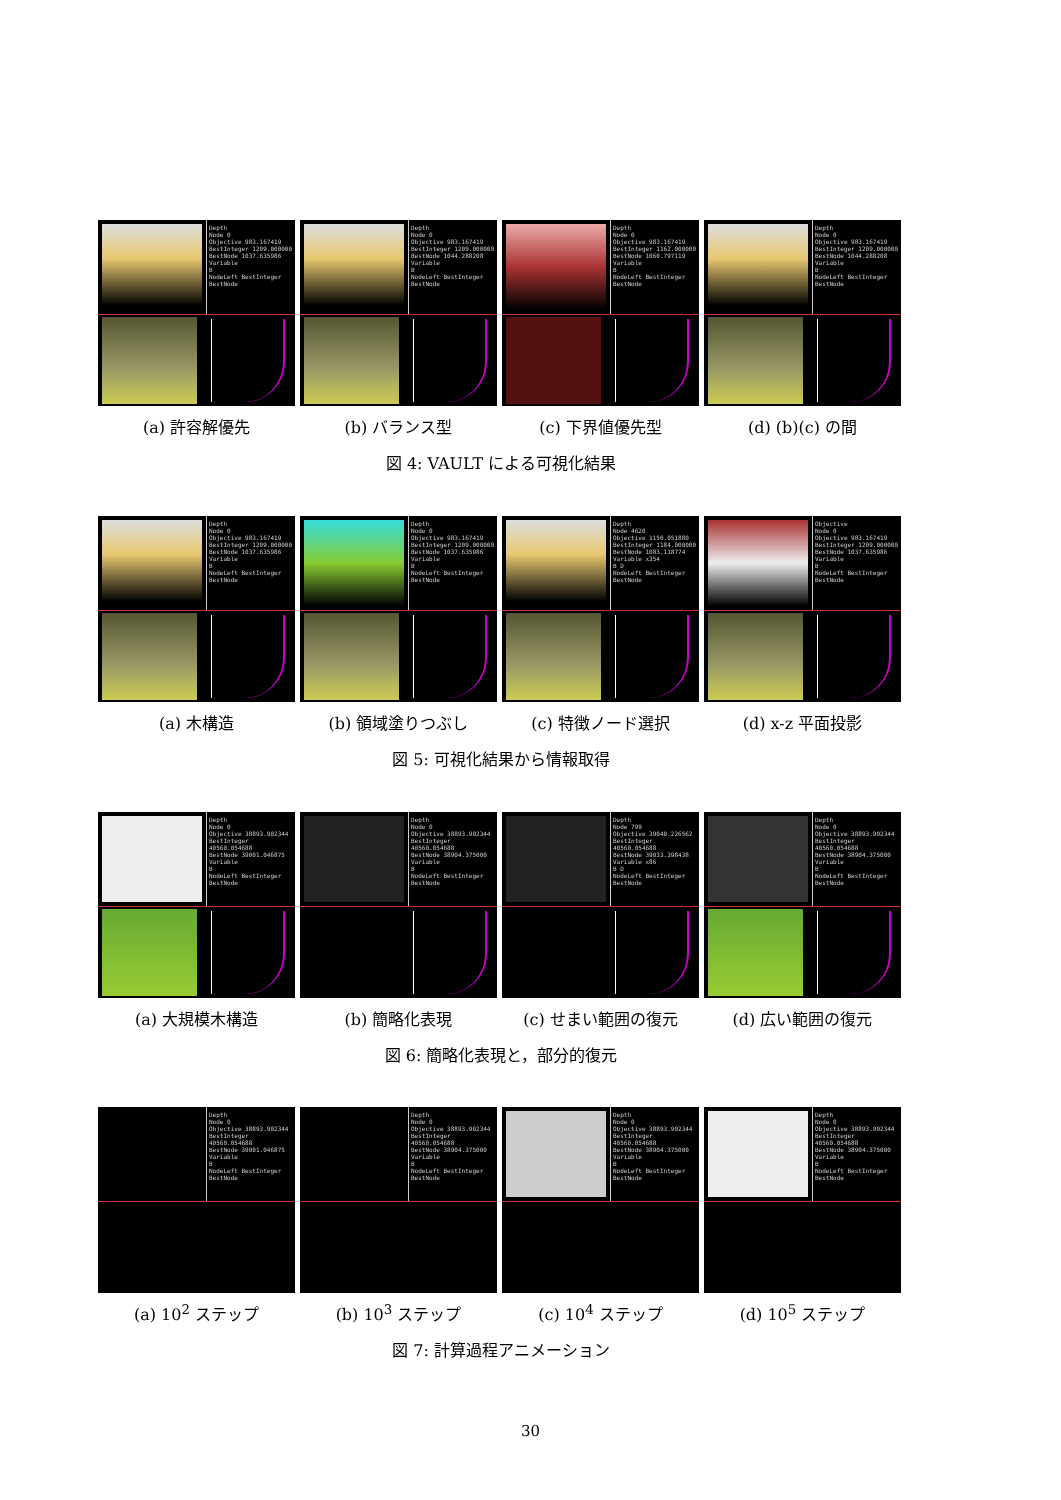Depth
Node 0
Objective 983.167419
BestInteger 1209.000000
BestNode 1037.635986
Variable
B
NodeLeft BestInteger BestNode
(a) 許容解優先
Depth
Node 0
Objective 983.167419
BestInteger 1209.000000
BestNode 1044.288208
Variable
B
NodeLeft BestInteger BestNode
(b) バランス型
Depth
Node 0
Objective 983.167419
BestInteger 1162.000000
BestNode 1060.797119
Variable
B
NodeLeft BestInteger BestNode
(c) 下界値優先型
Depth
Node 0
Objective 983.167419
BestInteger 1209.000000
BestNode 1044.288208
Variable
B
NodeLeft BestInteger BestNode
(d) (b)(c) の間
図 4: VAULT による可視化結果
Depth
Node 0
Objective 983.167419
BestInteger 1209.000000
BestNode 1037.635986
Variable
B
NodeLeft BestInteger BestNode
(a) 木構造
Depth
Node 0
Objective 983.167419
BestInteger 1209.000000
BestNode 1037.635986
Variable
B
NodeLeft BestInteger BestNode
(b) 領域塗りつぶし
Depth
Node 4620
Objective 1150.051880
BestInteger 1184.000000
BestNode 1083.118774
Variable x354
B D
NodeLeft BestInteger BestNode
(c) 特徴ノード選択
Objective
Node 0
Objective 983.167419
BestInteger 1209.000000
BestNode 1037.635986
Variable
B
NodeLeft BestInteger BestNode
(d) x-z 平面投影
図 5: 可視化結果から情報取得
Depth
Node 0
Objective 38893.902344
BestInteger 40560.054688
BestNode 39001.046875
Variable
B
NodeLeft BestInteger BestNode
(a) 大規模木構造
Depth
Node 0
Objective 38893.902344
BestInteger 40560.054688
BestNode 38904.375000
Variable
B
NodeLeft BestInteger BestNode
(b) 簡略化表現
Depth
Node 799
Objective 39040.226562
BestInteger 40560.054688
BestNode 39033.398438
Variable x86
B D
NodeLeft BestInteger BestNode
(c) せまい範囲の復元
Depth
Node 0
Objective 38893.902344
BestInteger 40560.054688
BestNode 38904.375000
Variable
B
NodeLeft BestInteger BestNode
(d) 広い範囲の復元
図 6: 簡略化表現と，部分的復元
Depth
Node 0
Objective 38893.902344
BestInteger 40560.054688
BestNode 39001.046875
Variable
B
NodeLeft BestInteger BestNode
(a) 10<sup>2</sup> ステップ
Depth
Node 0
Objective 38893.902344
BestInteger 40560.054688
BestNode 38904.375000
Variable
B
NodeLeft BestInteger BestNode
(b) 10<sup>3</sup> ステップ
Depth
Node 0
Objective 38893.902344
BestInteger 40560.054688
BestNode 38904.375000
Variable
B
NodeLeft BestInteger BestNode
(c) 10<sup>4</sup> ステップ
Depth
Node 0
Objective 38893.902344
BestInteger 40560.054688
BestNode 38904.375000
Variable
B
NodeLeft BestInteger BestNode
(d) 10<sup>5</sup> ステップ
図 7: 計算過程アニメーション
30